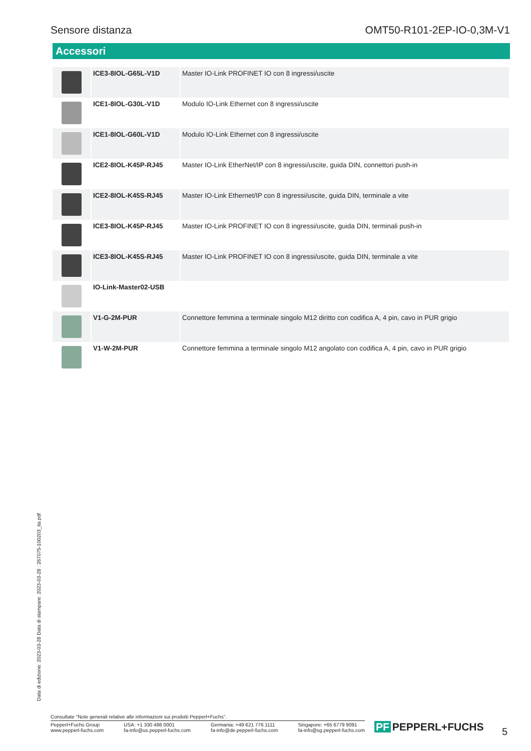Sensore distanza OMT50-R101-2EP-IO-0,3M-V1
Accessori
| | ICE3-8IOL-G65L-V1D | Master IO-Link PROFINET IO con 8 ingressi/uscite |
| | ICE1-8IOL-G30L-V1D | Modulo IO-Link Ethernet con 8 ingressi/uscite |
| | ICE1-8IOL-G60L-V1D | Modulo IO-Link Ethernet con 8 ingressi/uscite |
| | ICE2-8IOL-K45P-RJ45 | Master IO-Link EtherNet/IP con 8 ingressi/uscite, guida DIN, connettori push-in |
| | ICE2-8IOL-K45S-RJ45 | Master IO-Link Ethernet/IP con 8 ingressi/uscite, guida DIN, terminale a vite |
| | ICE3-8IOL-K45P-RJ45 | Master IO-Link PROFINET IO con 8 ingressi/uscite, guida DIN, terminali push-in |
| | ICE3-8IOL-K45S-RJ45 | Master IO-Link PROFINET IO con 8 ingressi/uscite, guida DIN, terminale a vite |
| | IO-Link-Master02-USB | |
| | V1-G-2M-PUR | Connettore femmina a terminale singolo M12 diritto con codifica A, 4 pin, cavo in PUR grigio |
| | V1-W-2M-PUR | Connettore femmina a terminale singolo M12 angolato con codifica A, 4 pin, cavo in PUR grigio |
Data di edizione: 2023-03-28 Data di stampare: 2023-03-28 : 267075-100203_ita.pdf
Consultate "Note generali relative alle informazioni sui prodotti Pepperl+Fuchs".
Pepperl+Fuchs Group
www.pepperl-fuchs.com
USA: +1 330 486 0001
fa-info@us.pepperl-fuchs.com
Germania: +49 621 776 1111
fa-info@de.pepperl-fuchs.com
Singapore: +65 6779 9091
fa-info@sg.pepperl-fuchs.com
PF PEPPERL+FUCHS 5